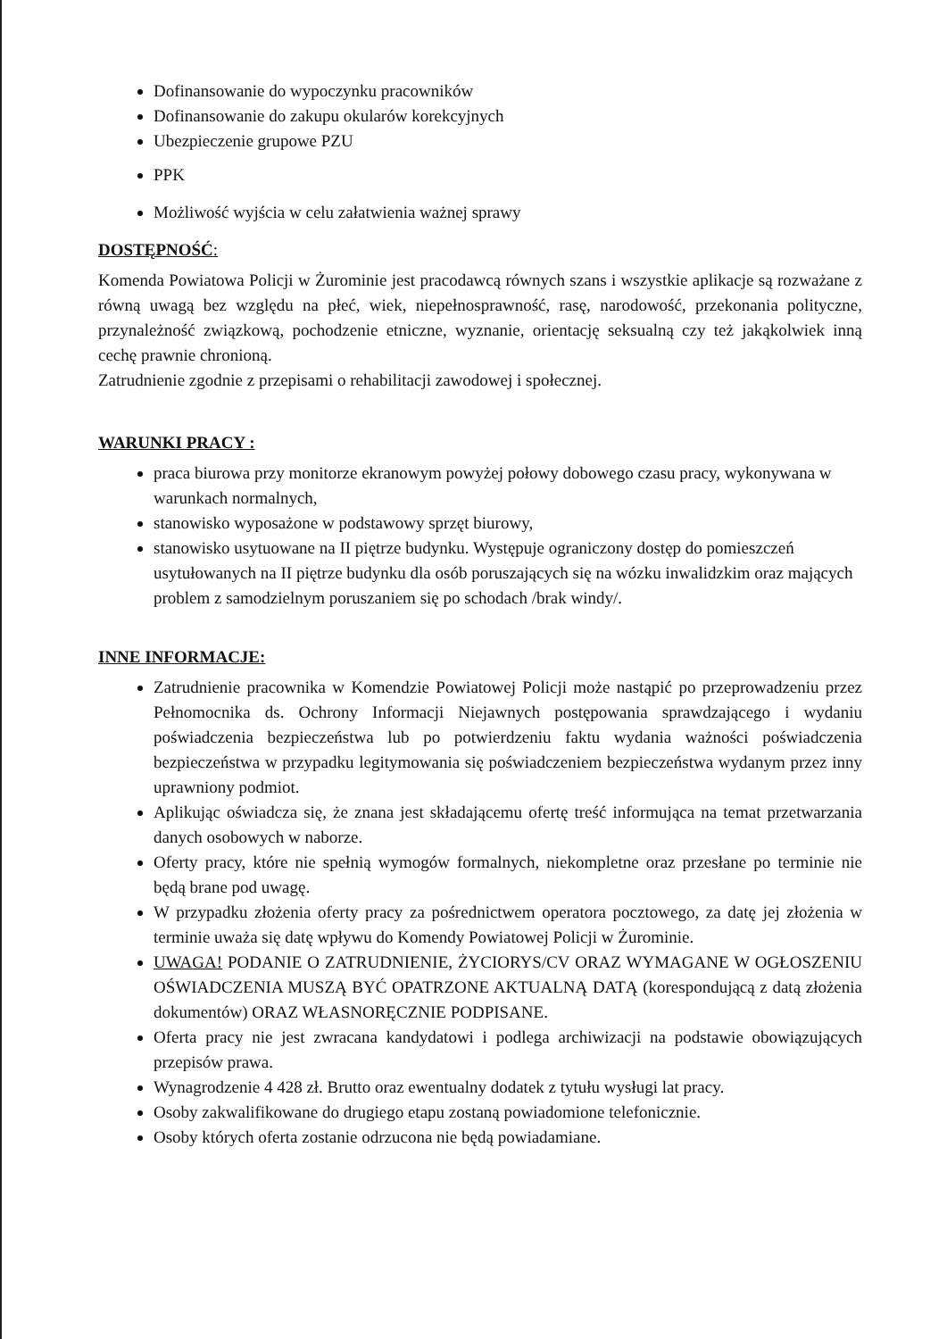Dofinansowanie do wypoczynku pracowników
Dofinansowanie do zakupu okularów korekcyjnych
Ubezpieczenie grupowe PZU
PPK
Możliwość wyjścia w celu załatwienia ważnej sprawy
DOSTĘPNOŚĆ:
Komenda Powiatowa Policji w Żurominie jest pracodawcą równych szans i wszystkie aplikacje są rozważane z równą uwagą bez względu na płeć, wiek, niepełnosprawność, rasę, narodowość, przekonania polityczne, przynależność związkową, pochodzenie etniczne, wyznanie, orientację seksualną czy też jakąkolwiek inną cechę prawnie chronioną.
Zatrudnienie zgodnie z przepisami o rehabilitacji zawodowej i społecznej.
WARUNKI PRACY :
praca biurowa przy monitorze ekranowym powyżej połowy dobowego czasu pracy, wykonywana w warunkach normalnych,
stanowisko wyposażone w podstawowy sprzęt biurowy,
stanowisko usytuowane na II piętrze budynku. Występuje ograniczony dostęp do pomieszczeń usytułowanych na II piętrze budynku dla osób poruszających się na wózku inwalidzkim oraz mających problem z samodzielnym poruszaniem się po schodach /brak windy/.
INNE INFORMACJE:
Zatrudnienie pracownika w Komendzie Powiatowej Policji może nastąpić po przeprowadzeniu przez Pełnomocnika ds. Ochrony Informacji Niejawnych postępowania sprawdzającego i wydaniu poświadczenia bezpieczeństwa lub po potwierdzeniu faktu wydania ważności poświadczenia bezpieczeństwa w przypadku legitymowania się poświadczeniem bezpieczeństwa wydanym przez inny uprawniony podmiot.
Aplikując oświadcza się, że znana jest składającemu ofertę treść informująca na temat przetwarzania danych osobowych w naborze.
Oferty pracy, które nie spełnią wymogów formalnych, niekompletne oraz przesłane po terminie nie będą brane pod uwagę.
W przypadku złożenia oferty pracy za pośrednictwem operatora pocztowego, za datę jej złożenia w terminie uważa się datę wpływu do Komendy Powiatowej Policji w Żurominie.
UWAGA! PODANIE O ZATRUDNIENIE, ŻYCIORYS/CV ORAZ WYMAGANE W OGŁOSZENIU OŚWIADCZENIA MUSZĄ BYĆ OPATRZONE AKTUALNĄ DATĄ (korespondującą z datą złożenia dokumentów) ORAZ WŁASNORĘCZNIE PODPISANE.
Oferta pracy nie jest zwracana kandydatowi i podlega archiwizacji na podstawie obowiązujących przepisów prawa.
Wynagrodzenie 4 428 zł. Brutto oraz ewentualny dodatek z tytułu wysługi lat pracy.
Osoby zakwalifikowane do drugiego etapu zostaną powiadomione telefonicznie.
Osoby których oferta zostanie odrzucona nie będą powiadamiane.